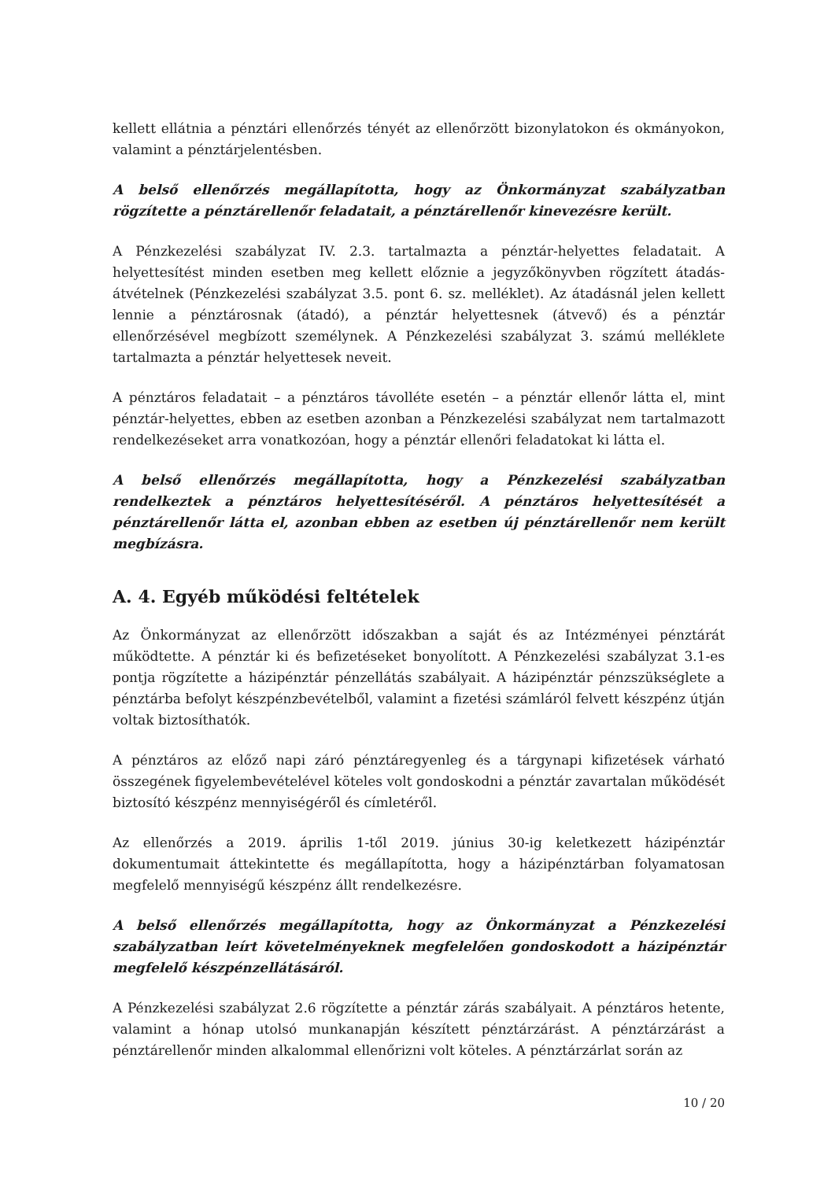kellett ellátnia a pénztári ellenőrzés tényét az ellenőrzött bizonylatokon és okmányokon, valamint a pénztárjelentésben.
A belső ellenőrzés megállapította, hogy az Önkormányzat szabályzatban rögzítette a pénztárellenőr feladatait, a pénztárellenőr kinevezésre került.
A Pénzkezelési szabályzat IV. 2.3. tartalmazta a pénztár-helyettes feladatait. A helyettesítést minden esetben meg kellett előznie a jegyzőkönyvben rögzített átadás-átvételnek (Pénzkezelési szabályzat 3.5. pont 6. sz. melléklet). Az átadásnál jelen kellett lennie a pénztárosnak (átadó), a pénztár helyettesnek (átvevő) és a pénztár ellenőrzésével megbízott személynek. A Pénzkezelési szabályzat 3. számú melléklete tartalmazta a pénztár helyettesek neveit.
A pénztáros feladatait – a pénztáros távolléte esetén – a pénztár ellenőr látta el, mint pénztár-helyettes, ebben az esetben azonban a Pénzkezelési szabályzat nem tartalmazott rendelkezéseket arra vonatkozóan, hogy a pénztár ellenőri feladatokat ki látta el.
A belső ellenőrzés megállapította, hogy a Pénzkezelési szabályzatban rendelkeztek a pénztáros helyettesítéséről. A pénztáros helyettesítését a pénztárellenőr látta el, azonban ebben az esetben új pénztárellenőr nem került megbízásra.
A. 4. Egyéb működési feltételek
Az Önkormányzat az ellenőrzött időszakban a saját és az Intézményei pénztárát működtette. A pénztár ki és befizetéseket bonyolított. A Pénzkezelési szabályzat 3.1-es pontja rögzítette a házipénztár pénzellátás szabályait. A házipénztár pénzszükséglete a pénztárba befolyt készpénzbevételből, valamint a fizetési számláról felvett készpénz útján voltak biztosíthatók.
A pénztáros az előző napi záró pénztáregyenleg és a tárgynapi kifizetések várható összegének figyelembevételével köteles volt gondoskodni a pénztár zavartalan működését biztosító készpénz mennyiségéről és címletéről.
Az ellenőrzés a 2019. április 1-től 2019. június 30-ig keletkezett házipénztár dokumentumait áttekintette és megállapította, hogy a házipénztárban folyamatosan megfelelő mennyiségű készpénz állt rendelkezésre.
A belső ellenőrzés megállapította, hogy az Önkormányzat a Pénzkezelési szabályzatban leírt követelményeknek megfelelően gondoskodott a házipénztár megfelelő készpénzellátásáról.
A Pénzkezelési szabályzat 2.6 rögzítette a pénztár zárás szabályait. A pénztáros hetente, valamint a hónap utolsó munkanapján készített pénztárzárást. A pénztárzárást a pénztárellenőr minden alkalommal ellenőrizni volt köteles. A pénztárzárlat során az
10 / 20